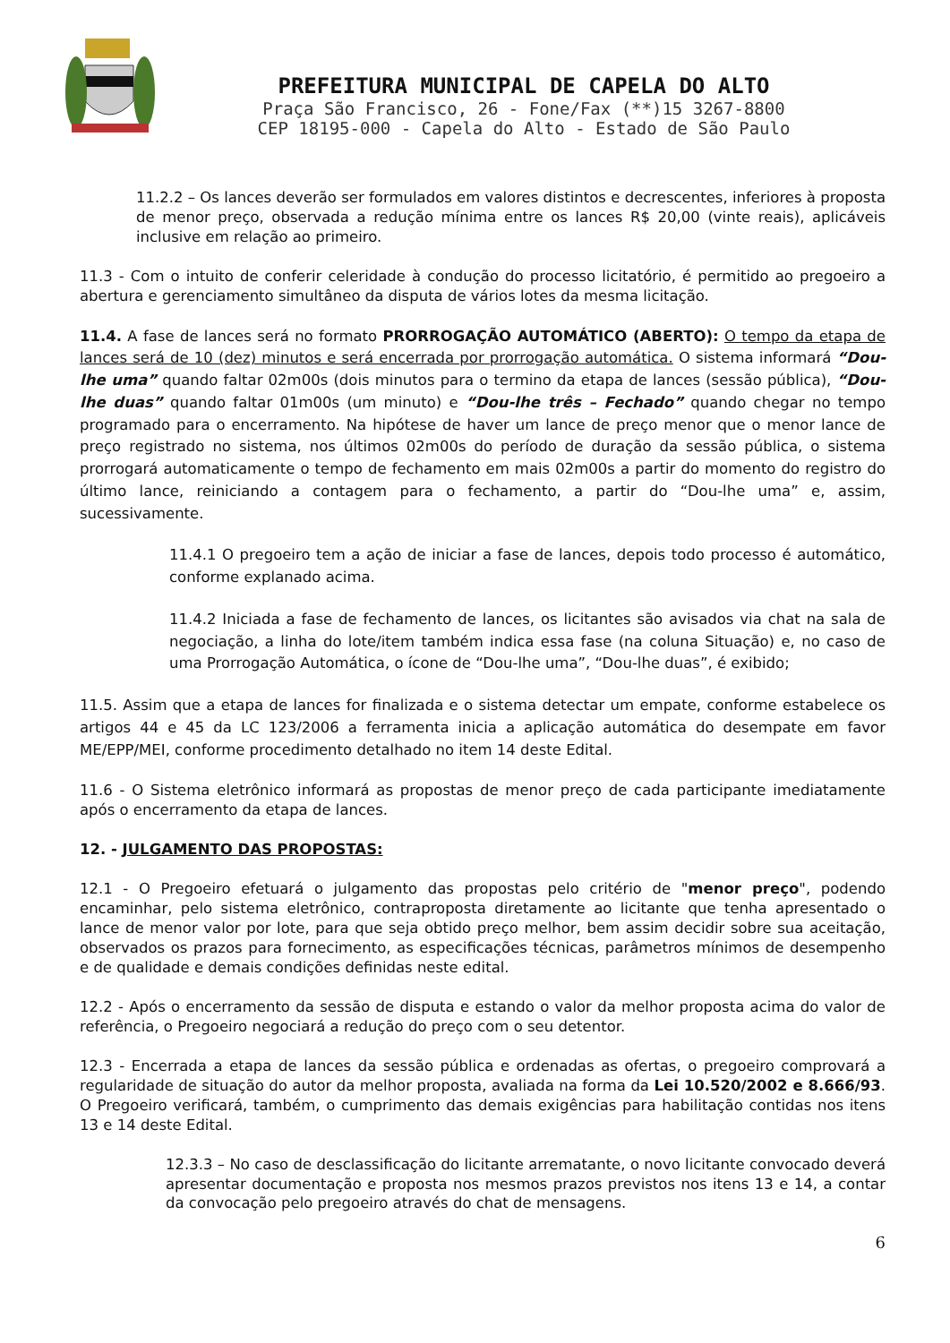PREFEITURA MUNICIPAL DE CAPELA DO ALTO
Praça São Francisco, 26 - Fone/Fax (**)15 3267-8800
CEP 18195-000 - Capela do Alto - Estado de São Paulo
11.2.2 – Os lances deverão ser formulados em valores distintos e decrescentes, inferiores à proposta de menor preço, observada a redução mínima entre os lances R$ 20,00 (vinte reais), aplicáveis inclusive em relação ao primeiro.
11.3 - Com o intuito de conferir celeridade à condução do processo licitatório, é permitido ao pregoeiro a abertura e gerenciamento simultâneo da disputa de vários lotes da mesma licitação.
11.4. A fase de lances será no formato PRORROGAÇÃO AUTOMÁTICO (ABERTO): O tempo da etapa de lances será de 10 (dez) minutos e será encerrada por prorrogação automática. O sistema informará “Dou-lhe uma” quando faltar 02m00s (dois minutos para o termino da etapa de lances (sessão pública), “Dou-lhe duas” quando faltar 01m00s (um minuto) e “Dou-lhe três – Fechado” quando chegar no tempo programado para o encerramento. Na hipótese de haver um lance de preço menor que o menor lance de preço registrado no sistema, nos últimos 02m00s do período de duração da sessão pública, o sistema prorrogará automaticamente o tempo de fechamento em mais 02m00s a partir do momento do registro do último lance, reiniciando a contagem para o fechamento, a partir do “Dou-lhe uma” e, assim, sucessivamente.
11.4.1 O pregoeiro tem a ação de iniciar a fase de lances, depois todo processo é automático, conforme explanado acima.
11.4.2 Iniciada a fase de fechamento de lances, os licitantes são avisados via chat na sala de negociação, a linha do lote/item também indica essa fase (na coluna Situação) e, no caso de uma Prorrogação Automática, o ícone de “Dou-lhe uma”, “Dou-lhe duas”, é exibido;
11.5. Assim que a etapa de lances for finalizada e o sistema detectar um empate, conforme estabelece os artigos 44 e 45 da LC 123/2006 a ferramenta inicia a aplicação automática do desempate em favor ME/EPP/MEI, conforme procedimento detalhado no item 14 deste Edital.
11.6 - O Sistema eletrônico informará as propostas de menor preço de cada participante imediatamente após o encerramento da etapa de lances.
12. - JULGAMENTO DAS PROPOSTAS:
12.1 - O Pregoeiro efetuará o julgamento das propostas pelo critério de "menor preço", podendo encaminhar, pelo sistema eletrônico, contraproposta diretamente ao licitante que tenha apresentado o lance de menor valor por lote, para que seja obtido preço melhor, bem assim decidir sobre sua aceitação, observados os prazos para fornecimento, as especificações técnicas, parâmetros mínimos de desempenho e de qualidade e demais condições definidas neste edital.
12.2 - Após o encerramento da sessão de disputa e estando o valor da melhor proposta acima do valor de referência, o Pregoeiro negociará a redução do preço com o seu detentor.
12.3 - Encerrada a etapa de lances da sessão pública e ordenadas as ofertas, o pregoeiro comprovará a regularidade de situação do autor da melhor proposta, avaliada na forma da Lei 10.520/2002 e 8.666/93. O Pregoeiro verificará, também, o cumprimento das demais exigências para habilitação contidas nos itens 13 e 14 deste Edital.
12.3.3 – No caso de desclassificação do licitante arrematante, o novo licitante convocado deverá apresentar documentação e proposta nos mesmos prazos previstos nos itens 13 e 14, a contar da convocação pelo pregoeiro através do chat de mensagens.
6